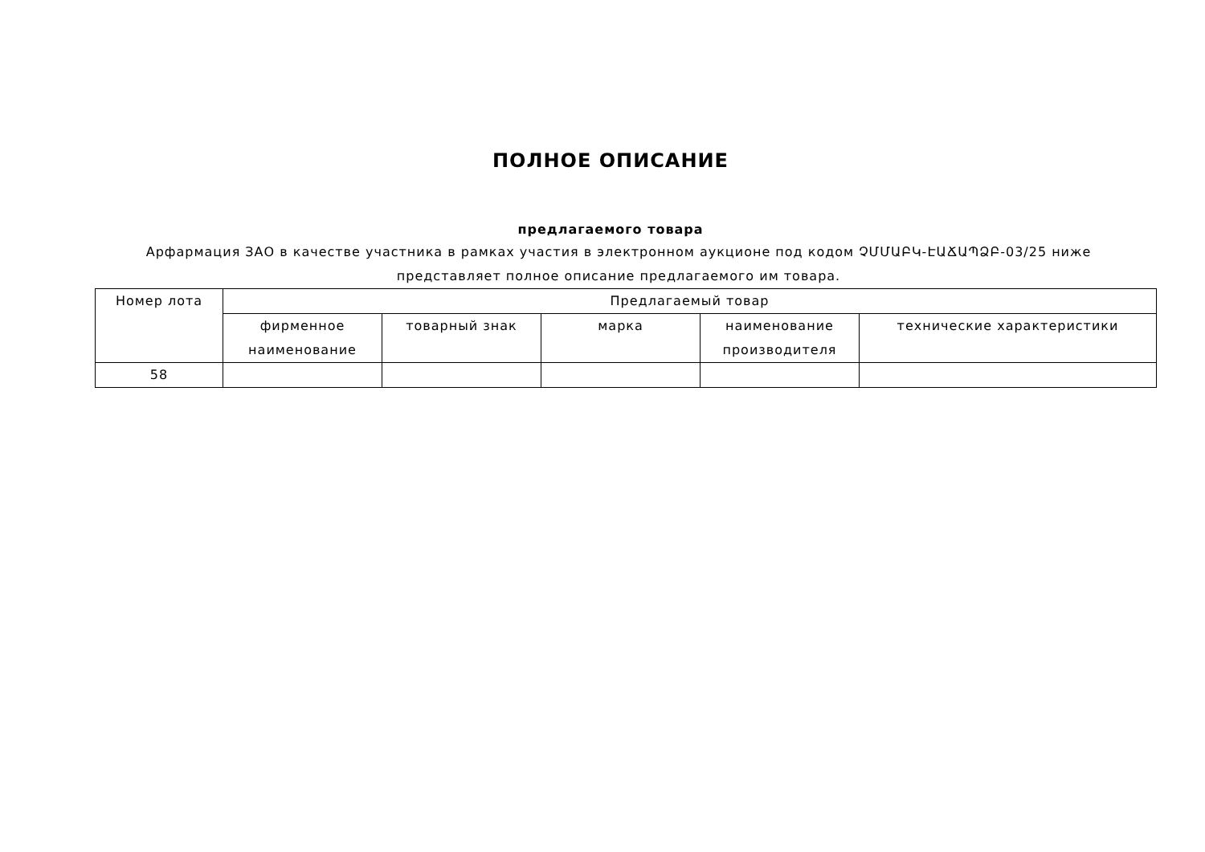ПОЛНОЕ ОПИСАНИЕ
предлагаемого товара
Арфармация ЗАО в качестве участника в рамках участия в электронном аукционе под кодом ՉՄՄԱԲԿ-ԷԱՃԱՊՁԲ-03/25 ниже представляет полное описание предлагаемого им товара.
| Номер лота | Предлагаемый товар | | | | |
| --- | --- | --- | --- | --- | --- |
| | фирменное наименование | товарный знак | марка | наименование производителя | технические характеристики |
| 58 | | | | | |